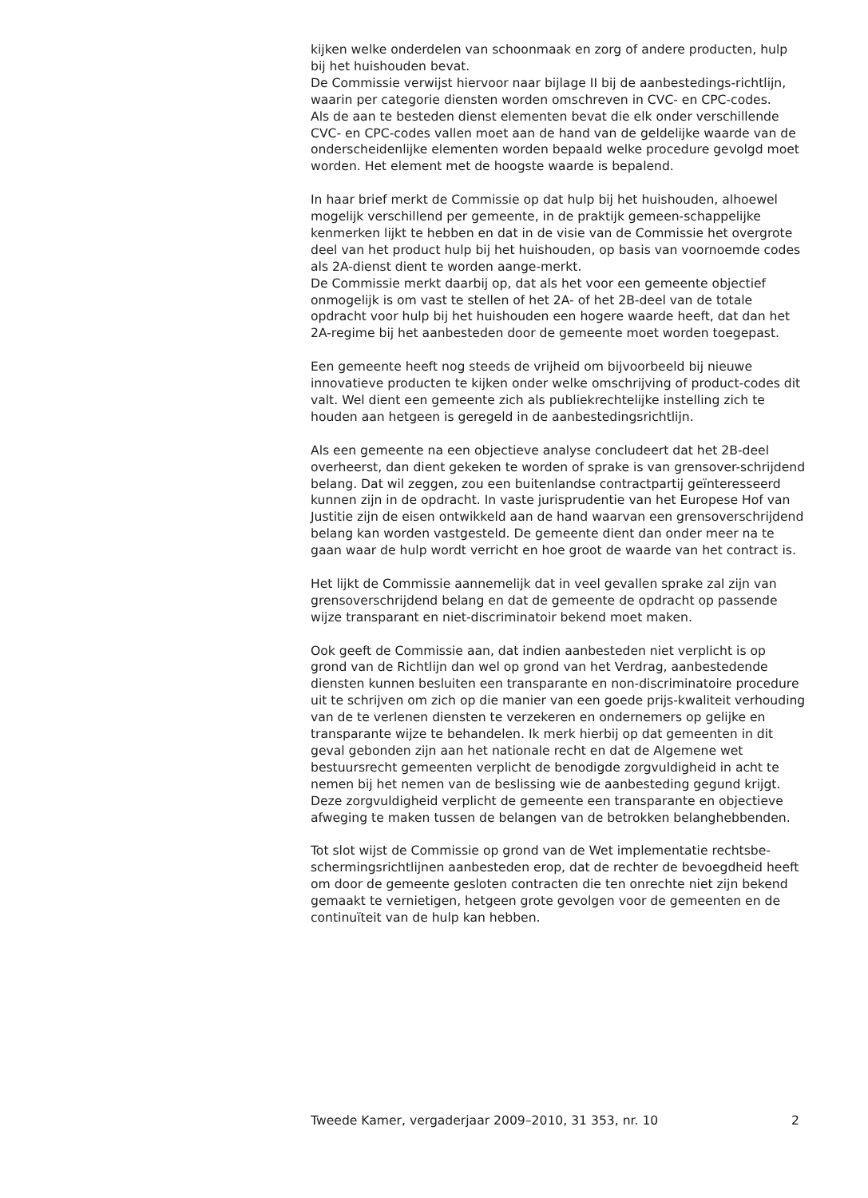kijken welke onderdelen van schoonmaak en zorg of andere producten, hulp bij het huishouden bevat.
De Commissie verwijst hiervoor naar bijlage II bij de aanbestedings-richtlijn, waarin per categorie diensten worden omschreven in CVC- en CPC-codes.
Als de aan te besteden dienst elementen bevat die elk onder verschillende CVC- en CPC-codes vallen moet aan de hand van de geldelijke waarde van de onderscheidenlijke elementen worden bepaald welke procedure gevolgd moet worden. Het element met de hoogste waarde is bepalend.
In haar brief merkt de Commissie op dat hulp bij het huishouden, alhoewel mogelijk verschillend per gemeente, in de praktijk gemeen-schappelijke kenmerken lijkt te hebben en dat in de visie van de Commissie het overgrote deel van het product hulp bij het huishouden, op basis van voornoemde codes als 2A-dienst dient te worden aange-merkt.
De Commissie merkt daarbij op, dat als het voor een gemeente objectief onmogelijk is om vast te stellen of het 2A- of het 2B-deel van de totale opdracht voor hulp bij het huishouden een hogere waarde heeft, dat dan het 2A-regime bij het aanbesteden door de gemeente moet worden toegepast.
Een gemeente heeft nog steeds de vrijheid om bijvoorbeeld bij nieuwe innovatieve producten te kijken onder welke omschrijving of product-codes dit valt. Wel dient een gemeente zich als publiekrechtelijke instelling zich te houden aan hetgeen is geregeld in de aanbestedingsrichtlijn.
Als een gemeente na een objectieve analyse concludeert dat het 2B-deel overheerst, dan dient gekeken te worden of sprake is van grensover-schrijdend belang. Dat wil zeggen, zou een buitenlandse contractpartij geïnteresseerd kunnen zijn in de opdracht. In vaste jurisprudentie van het Europese Hof van Justitie zijn de eisen ontwikkeld aan de hand waarvan een grensoverschrijdend belang kan worden vastgesteld. De gemeente dient dan onder meer na te gaan waar de hulp wordt verricht en hoe groot de waarde van het contract is.
Het lijkt de Commissie aannemelijk dat in veel gevallen sprake zal zijn van grensoverschrijdend belang en dat de gemeente de opdracht op passende wijze transparant en niet-discriminatoir bekend moet maken.
Ook geeft de Commissie aan, dat indien aanbesteden niet verplicht is op grond van de Richtlijn dan wel op grond van het Verdrag, aanbestedende diensten kunnen besluiten een transparante en non-discriminatoire procedure uit te schrijven om zich op die manier van een goede prijs-kwaliteit verhouding van de te verlenen diensten te verzekeren en ondernemers op gelijke en transparante wijze te behandelen. Ik merk hierbij op dat gemeenten in dit geval gebonden zijn aan het nationale recht en dat de Algemene wet bestuursrecht gemeenten verplicht de benodigde zorgvuldigheid in acht te nemen bij het nemen van de beslissing wie de aanbesteding gegund krijgt. Deze zorgvuldigheid verplicht de gemeente een transparante en objectieve afweging te maken tussen de belangen van de betrokken belanghebbenden.
Tot slot wijst de Commissie op grond van de Wet implementatie rechtsbe-schermingsrichtlijnen aanbesteden erop, dat de rechter de bevoegdheid heeft om door de gemeente gesloten contracten die ten onrechte niet zijn bekend gemaakt te vernietigen, hetgeen grote gevolgen voor de gemeenten en de continuïteit van de hulp kan hebben.
Tweede Kamer, vergaderjaar 2009–2010, 31 353, nr. 10 2